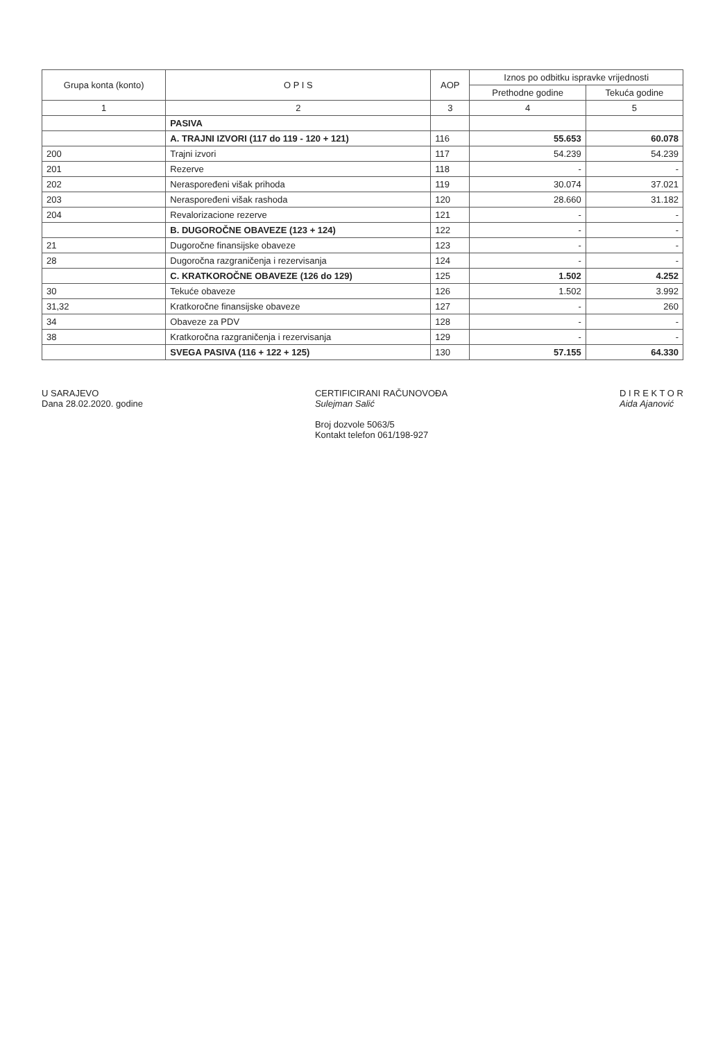| Grupa konta (konto) | O P I S | AOP | Iznos po odbitku ispravke vrijednosti | |
| --- | --- | --- | --- | --- |
| | | | Prethodne godine | Tekuća godine |
| 1 | 2 | 3 | 4 | 5 |
| | PASIVA | | | |
| | A. TRAJNI IZVORI (117 do 119 - 120 + 121) | 116 | 55.653 | 60.078 |
| 200 | Trajni izvori | 117 | 54.239 | 54.239 |
| 201 | Rezerve | 118 | - | - |
| 202 | Neraspoređeni višak prihoda | 119 | 30.074 | 37.021 |
| 203 | Neraspoređeni višak rashoda | 120 | 28.660 | 31.182 |
| 204 | Revalorizacione rezerve | 121 | - | - |
| | B. DUGOROČNE OBAVEZE (123 + 124) | 122 | - | - |
| 21 | Dugoročne finansijske obaveze | 123 | - | - |
| 28 | Dugoročna razgraničenja i rezervisanja | 124 | - | - |
| | C. KRATKOROČNE OBAVEZE (126 do 129) | 125 | 1.502 | 4.252 |
| 30 | Tekuće obaveze | 126 | 1.502 | 3.992 |
| 31,32 | Kratkoročne finansijske obaveze | 127 | - | 260 |
| 34 | Obaveze za PDV | 128 | - | - |
| 38 | Kratkoročna razgraničenja i rezervisanja | 129 | - | - |
| | SVEGA PASIVA (116 + 122 + 125) | 130 | 57.155 | 64.330 |
U SARAJEVO
Dana 28.02.2020. godine
CERTIFICIRANI RAČUNOVOĐA
Sulejman Salić
Broj dozvole 5063/5
Kontakt telefon 061/198-927
D I R E K T O R
Aida Ajanović